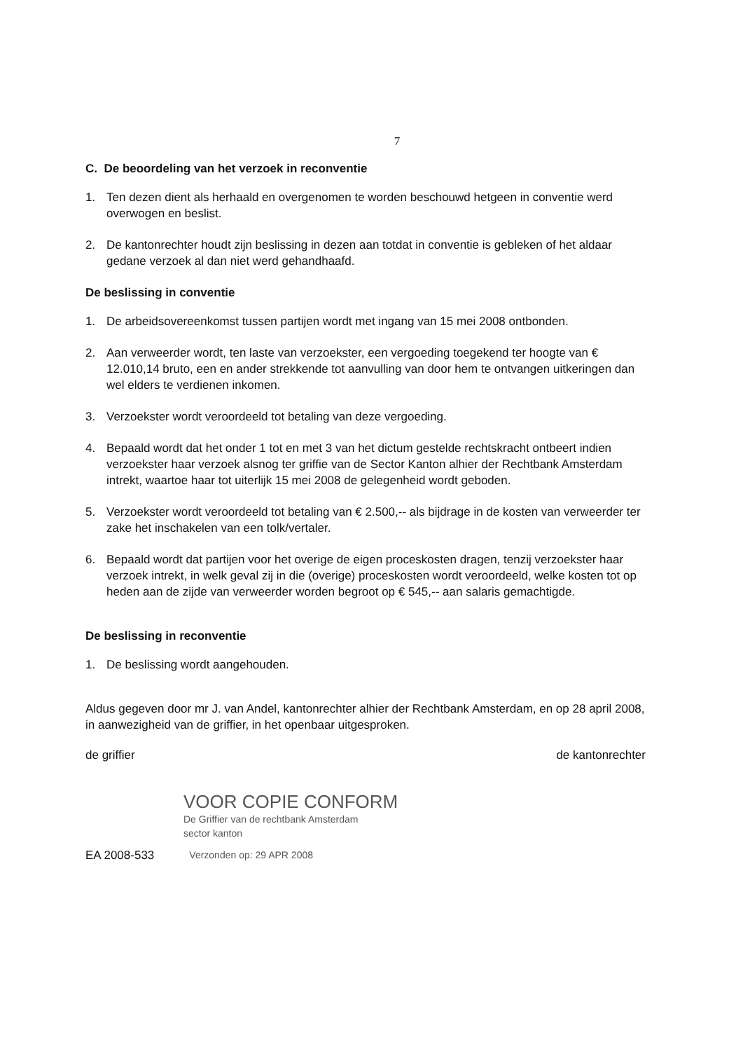7
C. De beoordeling van het verzoek in reconventie
1. Ten dezen dient als herhaald en overgenomen te worden beschouwd hetgeen in conventie werd overwogen en beslist.
2. De kantonrechter houdt zijn beslissing in dezen aan totdat in conventie is gebleken of het aldaar gedane verzoek al dan niet werd gehandhaafd.
De beslissing in conventie
1. De arbeidsovereenkomst tussen partijen wordt met ingang van 15 mei 2008 ontbonden.
2. Aan verweerder wordt, ten laste van verzoekster, een vergoeding toegekend ter hoogte van € 12.010,14 bruto, een en ander strekkende tot aanvulling van door hem te ontvangen uitkeringen dan wel elders te verdienen inkomen.
3. Verzoekster wordt veroordeeld tot betaling van deze vergoeding.
4. Bepaald wordt dat het onder 1 tot en met 3 van het dictum gestelde rechtskracht ontbeert indien verzoekster haar verzoek alsnog ter griffie van de Sector Kanton alhier der Rechtbank Amsterdam intrekt, waartoe haar tot uiterlijk 15 mei 2008 de gelegenheid wordt geboden.
5. Verzoekster wordt veroordeeld tot betaling van € 2.500,-- als bijdrage in de kosten van verweerder ter zake het inschakelen van een tolk/vertaler.
6. Bepaald wordt dat partijen voor het overige de eigen proceskosten dragen, tenzij verzoekster haar verzoek intrekt, in welk geval zij in die (overige) proceskosten wordt veroordeeld, welke kosten tot op heden aan de zijde van verweerder worden begroot op € 545,-- aan salaris gemachtigde.
De beslissing in reconventie
1. De beslissing wordt aangehouden.
Aldus gegeven door mr J. van Andel, kantonrechter alhier der Rechtbank Amsterdam, en op 28 april 2008, in aanwezigheid van de griffier, in het openbaar uitgesproken.
de griffier de kantonrechter
VOOR COPIE CONFORM
De Griffier van de rechtbank Amsterdam
sector kanton
EA 2008-533 Verzonden op: 29 APR 2008